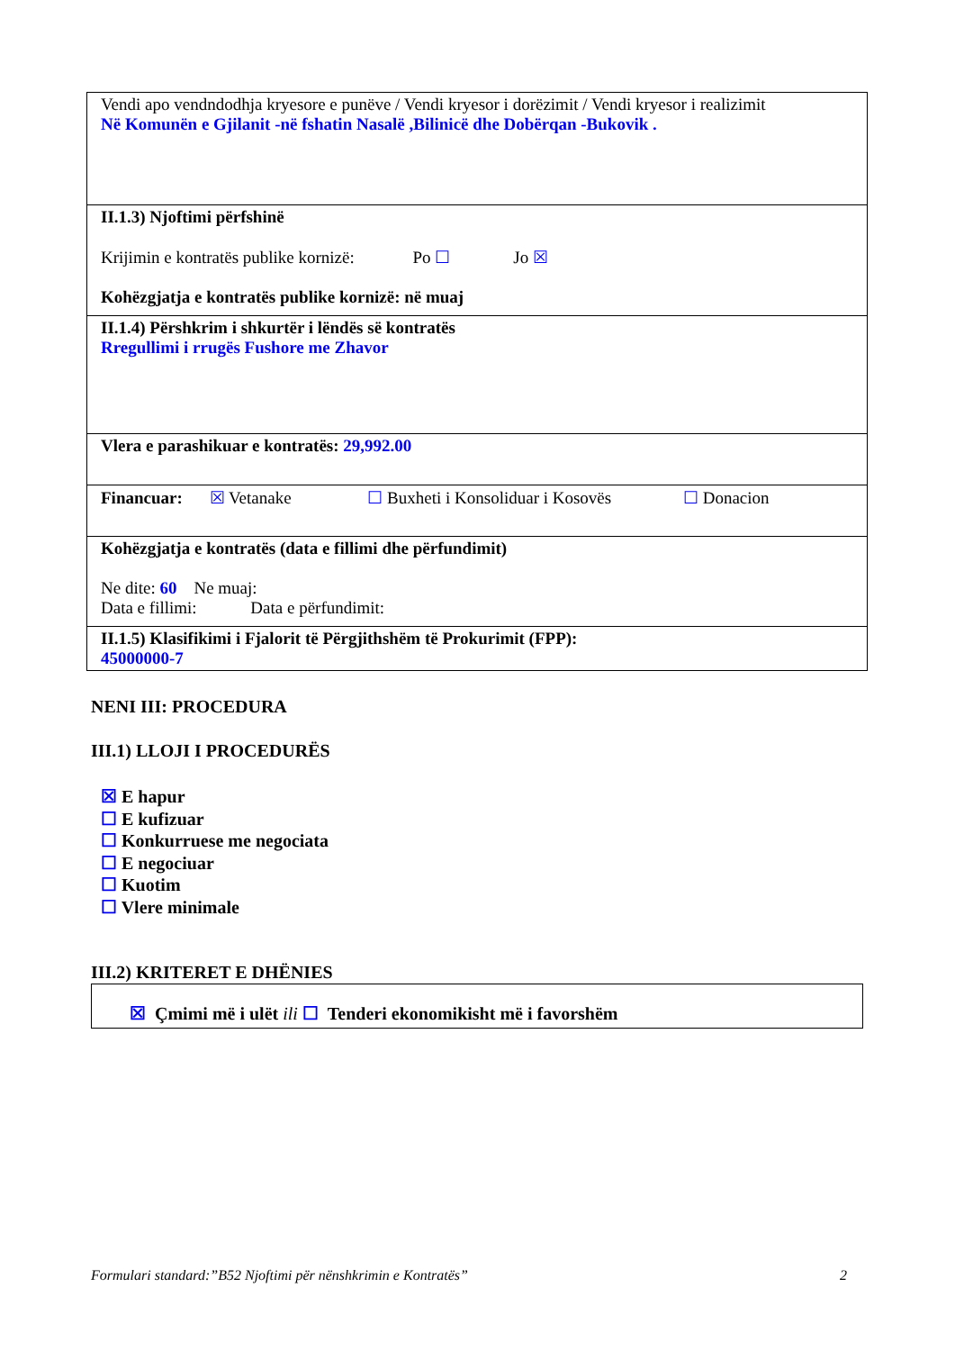| Vendi apo vendndodhja kryesore e punëve / Vendi kryesor i dorëzimit / Vendi kryesor i realizimit Në Komunën e Gjilanit -në fshatin Nasalë ,Bilinicë dhe Dobërqan -Bukovik . |
| II.1.3) Njoftimi përfshinë Krijimin e kontratës publike kornizë: Po ☐ Jo ☒ Kohëzgjatja e kontratës publike kornizë: në muaj |
| II.1.4) Përshkrim i shkurtër i lëndës së kontratës Rregullimi i rrugës Fushore me Zhavor |
| Vlera e parashikuar e kontratës: 29,992.00 |
| Financuar: ☒ Vetanake ☐ Buxheti i Konsoliduar i Kosovës ☐ Donacion |
| Kohëzgjatja e kontratës (data e fillimi dhe përfundimit) Ne dite: 60 Ne muaj: Data e fillimi: Data e përfundimit: |
| II.1.5) Klasifikimi i Fjalorit të Përgjithshëm të Prokurimit (FPP): 45000000-7 |
NENI III: PROCEDURA
III.1) LLOJI I PROCEDURËS
☒ E hapur
☐ E kufizuar
☐ Konkurruese me negociata
☐ E negociuar
☐ Kuotim
☐ Vlere minimale
III.2) KRITERET E DHËNIES
☒ Çmimi më i ulët ili ☐ Tenderi ekonomikisht më i favorshëm
Formulari standard:”B52 Njoftimi për nënshkrimin e Kontratës” 2